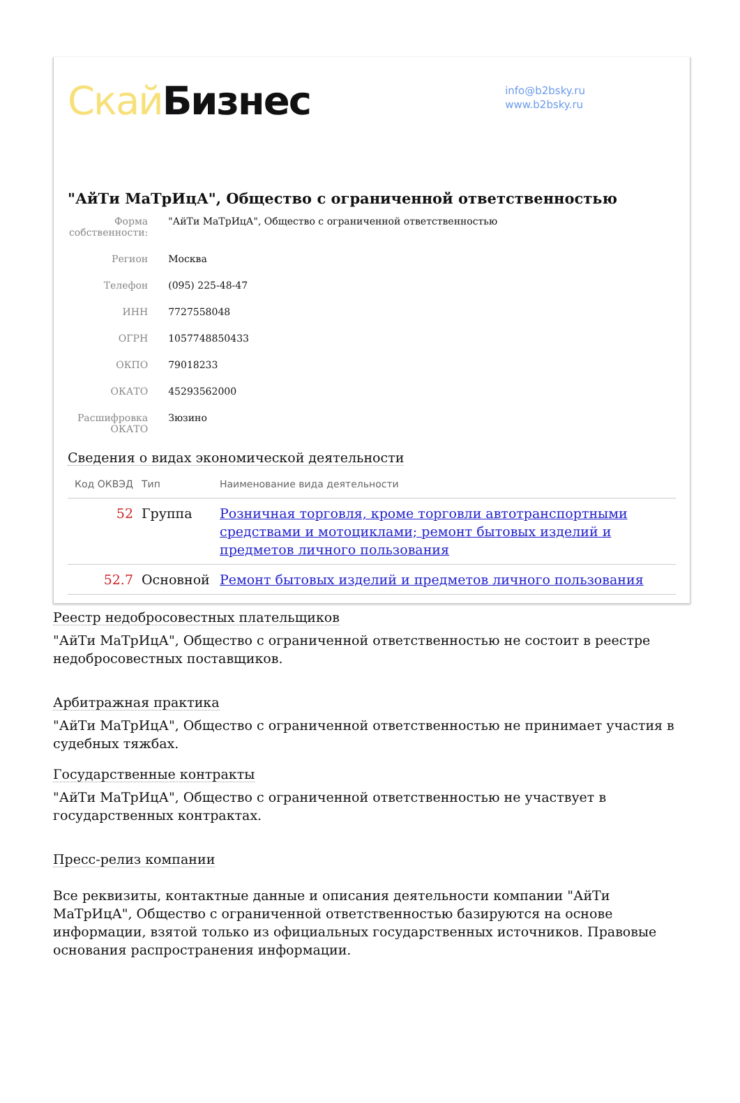Скай Бизнес
info@b2bsky.ru
www.b2bsky.ru
"АйТи МаТрИцА", Общество с ограниченной ответственностью
| Форма собственности: | "АйТи МаТрИцА", Общество с ограниченной ответственностью |
| Регион | Москва |
| Телефон | (095) 225-48-47 |
| ИНН | 7727558048 |
| ОГРН | 1057748850433 |
| ОКПО | 79018233 |
| ОКАТО | 45293562000 |
| Расшифровка ОКАТО | Зюзино |
Сведения о видах экономической деятельности
| Код ОКВЭД | Тип | Наименование вида деятельности |
| --- | --- | --- |
| 52 | Группа | Розничная торговля, кроме торговли автотранспортными средствами и мотоциклами; ремонт бытовых изделий и предметов личного пользования |
| 52.7 | Основной | Ремонт бытовых изделий и предметов личного пользования |
Реестр недобросовестных плательщиков
"АйТи МаТрИцА", Общество с ограниченной ответственностью не состоит в реестре недобросовестных поставщиков.
Арбитражная практика
"АйТи МаТрИцА", Общество с ограниченной ответственностью не принимает участия в судебных тяжбах.
Государственные контракты
"АйТи МаТрИцА", Общество с ограниченной ответственностью не участвует в государственных контрактах.
Пресс-релиз компании
Все реквизиты, контактные данные и описания деятельности компании "АйТи МаТрИцА", Общество с ограниченной ответственностью базируются на основе информации, взятой только из официальных государственных источников. Правовые основания распространения информации.